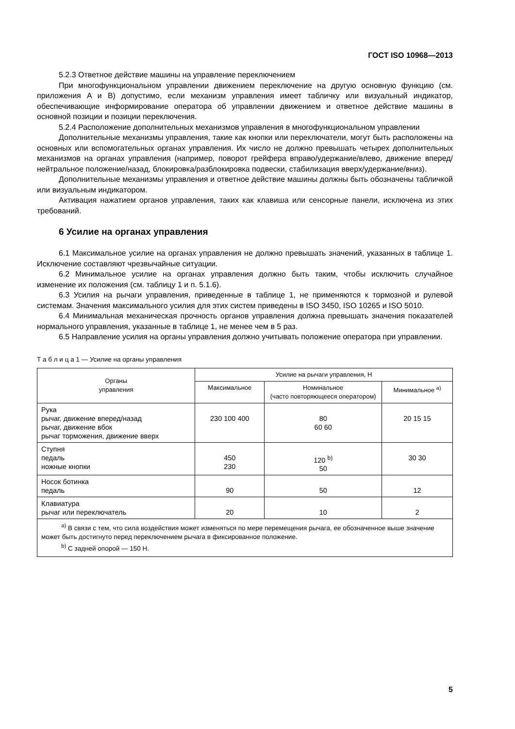ГОСТ ISO 10968—2013
5.2.3 Ответное действие машины на управление переключением
При многофункциональном управлении движением переключение на другую основную функцию (см. приложения A и B) допустимо, если механизм управления имеет табличку или визуальный индикатор, обеспечивающие информирование оператора об управлении движением и ответное действие машины в основной позиции и позиции переключения.
5.2.4 Расположение дополнительных механизмов управления в многофункциональном управлении
Дополнительные механизмы управления, такие как кнопки или переключатели, могут быть расположены на основных или вспомогательных органах управления. Их число не должно превышать четырех дополнительных механизмов на органах управления (например, поворот грейфера вправо/удержание/влево, движение вперед/нейтральное положение/назад, блокировка/разблокировка подвески, стабилизация вверх/удержание/вниз).
Дополнительные механизмы управления и ответное действие машины должны быть обозначены табличкой или визуальным индикатором.
Активация нажатием органов управления, таких как клавиша или сенсорные панели, исключена из этих требований.
6 Усилие на органах управления
6.1 Максимальное усилие на органах управления не должно превышать значений, указанных в таблице 1. Исключение составляют чрезвычайные ситуации.
6.2 Минимальное усилие на органах управления должно быть таким, чтобы исключить случайное изменение их положения (см. таблицу 1 и п. 5.1.6).
6.3 Усилия на рычаги управления, приведенные в таблице 1, не применяются к тормозной и рулевой системам. Значения максимального усилия для этих систем приведены в ISO 3450, ISO 10265 и ISO 5010.
6.4 Минимальная механическая прочность органов управления должна превышать значения показателей нормального управления, указанные в таблице 1, не менее чем в 5 раз.
6.5 Направление усилия на органы управления должно учитывать положение оператора при управлении.
Т а б л и ц а 1 — Усилие на органы управления
| Органы управления | Усилие на рычаги управления, Н | | |
| --- | --- | --- | --- |
| | Максимальное | Номинальное (часто повторяющееся оператором) | Минимальное <sup>a)</sup> |
| Рука рычаг, движение вперед/назад рычаг, движение вбок рычаг торможения, движение вверх | 230 100 400 | 80 60 60 | 20 15 15 |
| Ступня педаль ножные кнопки | 450 230 | 120 <sup>b)</sup> 50 | 30 30 |
| Носок ботинка педаль | 90 | 50 | 12 |
| Клавиатура рычаг или переключатель | 20 | 10 | 2 |
| <sup>a)</sup> В связи с тем, что сила воздействия может изменяться по мере перемещения рычага, ее обозначенное выше значение может быть достигнуто перед переключением рычага в фиксированное положение. <sup>b)</sup> С задней опорой — 150 Н. | | | |
5